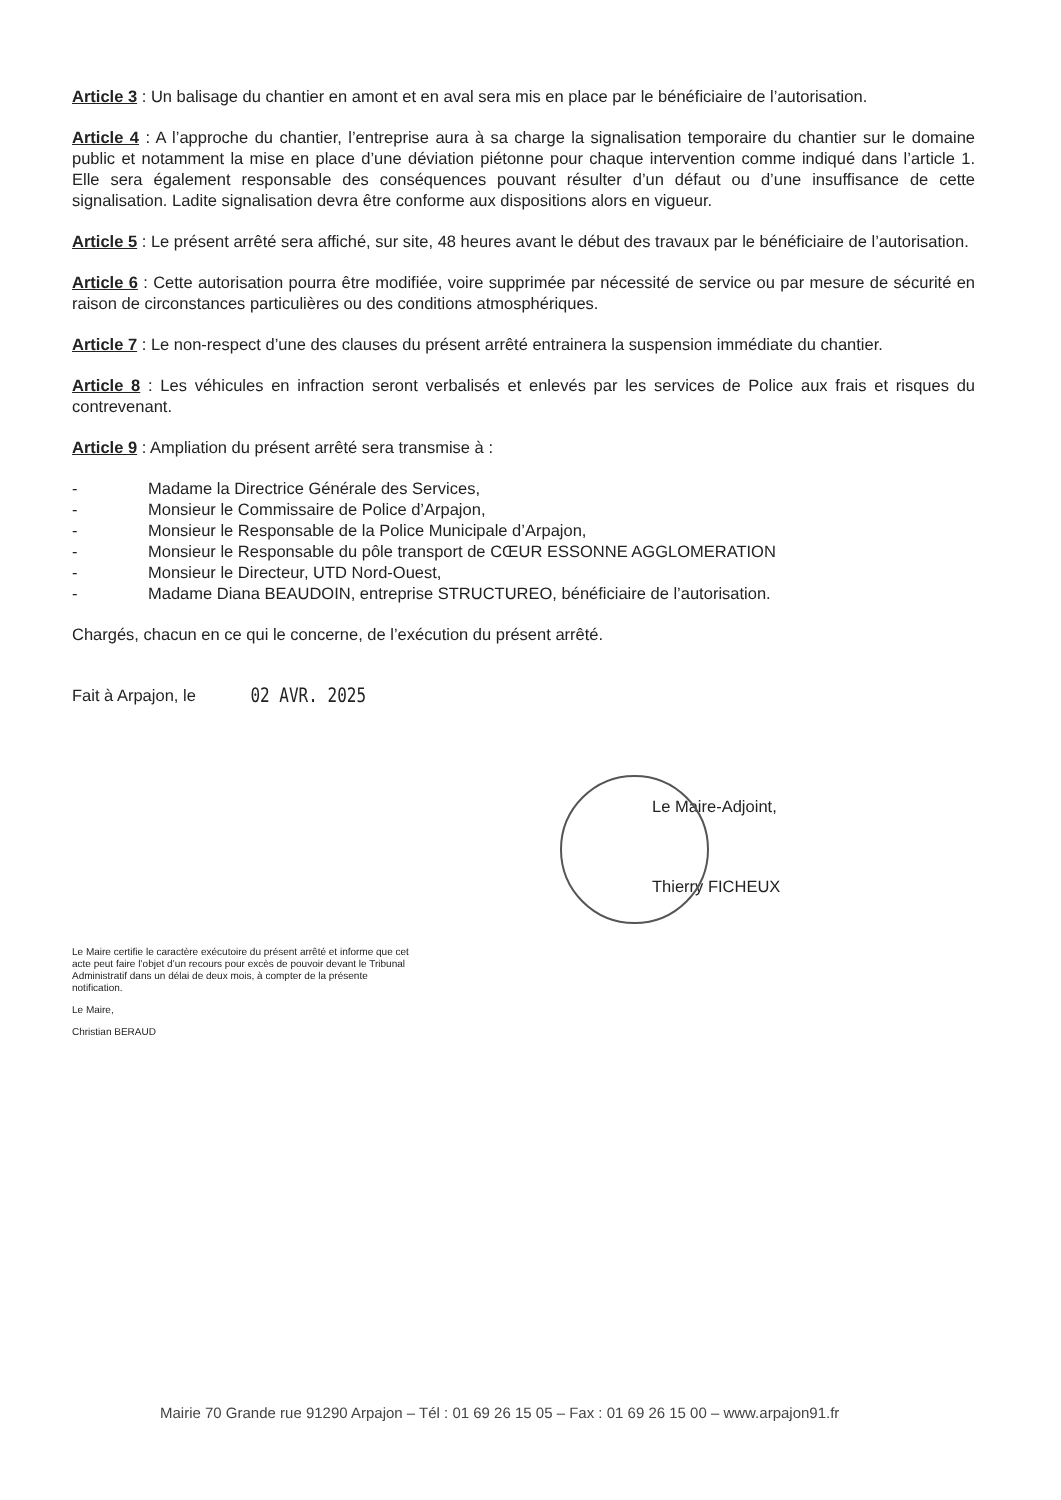Article 3 : Un balisage du chantier en amont et en aval sera mis en place par le bénéficiaire de l’autorisation.
Article 4 : A l’approche du chantier, l’entreprise aura à sa charge la signalisation temporaire du chantier sur le domaine public et notamment la mise en place d’une déviation piétonne pour chaque intervention comme indiqué dans l’article 1. Elle sera également responsable des conséquences pouvant résulter d’un défaut ou d’une insuffisance de cette signalisation. Ladite signalisation devra être conforme aux dispositions alors en vigueur.
Article 5 : Le présent arrêté sera affiché, sur site, 48 heures avant le début des travaux par le bénéficiaire de l’autorisation.
Article 6 : Cette autorisation pourra être modifiée, voire supprimée par nécessité de service ou par mesure de sécurité en raison de circonstances particulières ou des conditions atmosphériques.
Article 7 : Le non-respect d’une des clauses du présent arrêté entrainera la suspension immédiate du chantier.
Article 8 : Les véhicules en infraction seront verbalisés et enlevés par les services de Police aux frais et risques du contrevenant.
Article 9 : Ampliation du présent arrêté sera transmise à :
- Madame la Directrice Générale des Services,
- Monsieur le Commissaire de Police d’Arpajon,
- Monsieur le Responsable de la Police Municipale d’Arpajon,
- Monsieur le Responsable du pôle transport de CŒUR ESSONNE AGGLOMERATION
- Monsieur le Directeur, UTD Nord-Ouest,
- Madame Diana BEAUDOIN, entreprise STRUCTUREO, bénéficiaire de l’autorisation.
Chargés, chacun en ce qui le concerne, de l’exécution du présent arrêté.
Fait à Arpajon, le 02 AVR. 2025
Le Maire-Adjoint,
Thierry FICHEUX
Le Maire certifie le caractère exécutoire du présent arrêté et informe que cet acte peut faire l’objet d’un recours pour excès de pouvoir devant le Tribunal Administratif dans un délai de deux mois, à compter de la présente notification.
Le Maire,
Christian BERAUD
Mairie 70 Grande rue 91290 Arpajon – Tél : 01 69 26 15 05 – Fax : 01 69 26 15 00 – www.arpajon91.fr